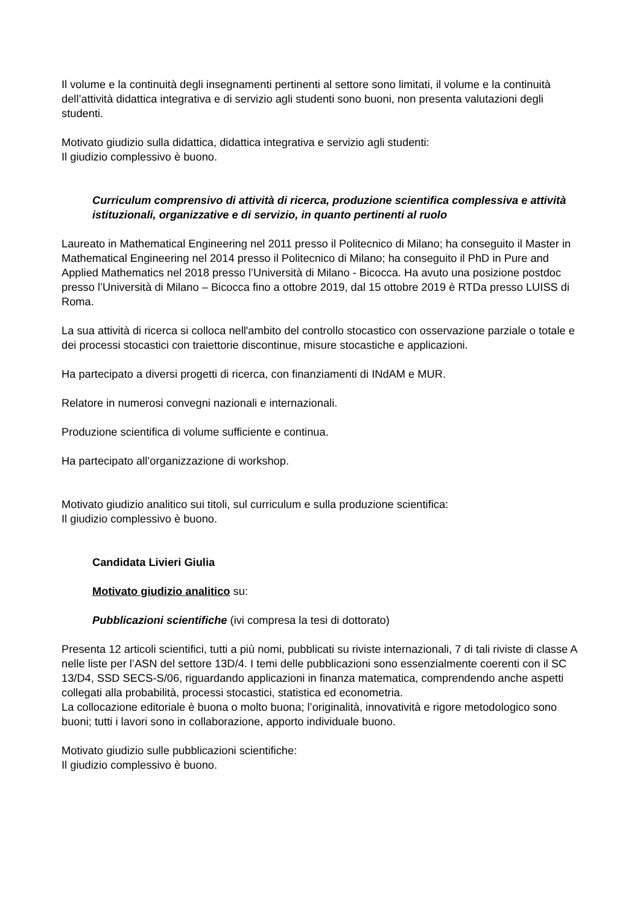Il volume e la continuità degli insegnamenti pertinenti al settore sono limitati, il volume e la continuità dell’attività didattica integrativa e di servizio agli studenti sono buoni, non presenta valutazioni degli studenti.
Motivato giudizio sulla didattica, didattica integrativa e servizio agli studenti:
Il giudizio complessivo è buono.
Curriculum comprensivo di attività di ricerca, produzione scientifica complessiva e attività istituzionali, organizzative e di servizio, in quanto pertinenti al ruolo
Laureato in Mathematical Engineering nel 2011 presso il Politecnico di Milano; ha conseguito il Master in Mathematical Engineering nel 2014 presso il Politecnico di Milano; ha conseguito il PhD in Pure and Applied Mathematics nel 2018 presso l’Università di Milano - Bicocca. Ha avuto una posizione postdoc presso l’Università di Milano – Bicocca fino a ottobre 2019, dal 15 ottobre 2019 è RTDa presso LUISS di Roma.
La sua attività di ricerca si colloca nell'ambito del controllo stocastico con osservazione parziale o totale e dei processi stocastici con traiettorie discontinue, misure stocastiche e applicazioni.
Ha partecipato a diversi progetti di ricerca, con finanziamenti di INdAM e MUR.
Relatore in numerosi convegni nazionali e internazionali.
Produzione scientifica di volume sufficiente e continua.
Ha partecipato all’organizzazione di workshop.
Motivato giudizio analitico sui titoli, sul curriculum e sulla produzione scientifica:
Il giudizio complessivo è buono.
Candidata Livieri Giulia
Motivato giudizio analitico su:
Pubblicazioni scientifiche (ivi compresa la tesi di dottorato)
Presenta 12 articoli scientifici, tutti a più nomi, pubblicati su riviste internazionali, 7 di tali riviste di classe A nelle liste per l’ASN del settore 13D/4. I temi delle pubblicazioni sono essenzialmente coerenti con il SC 13/D4, SSD SECS-S/06, riguardando applicazioni in finanza matematica, comprendendo anche aspetti collegati alla probabilità, processi stocastici, statistica ed econometria.
La collocazione editoriale è buona o molto buona; l’originalità, innovatività e rigore metodologico sono buoni; tutti i lavori sono in collaborazione, apporto individuale buono.
Motivato giudizio sulle pubblicazioni scientifiche:
Il giudizio complessivo è buono.